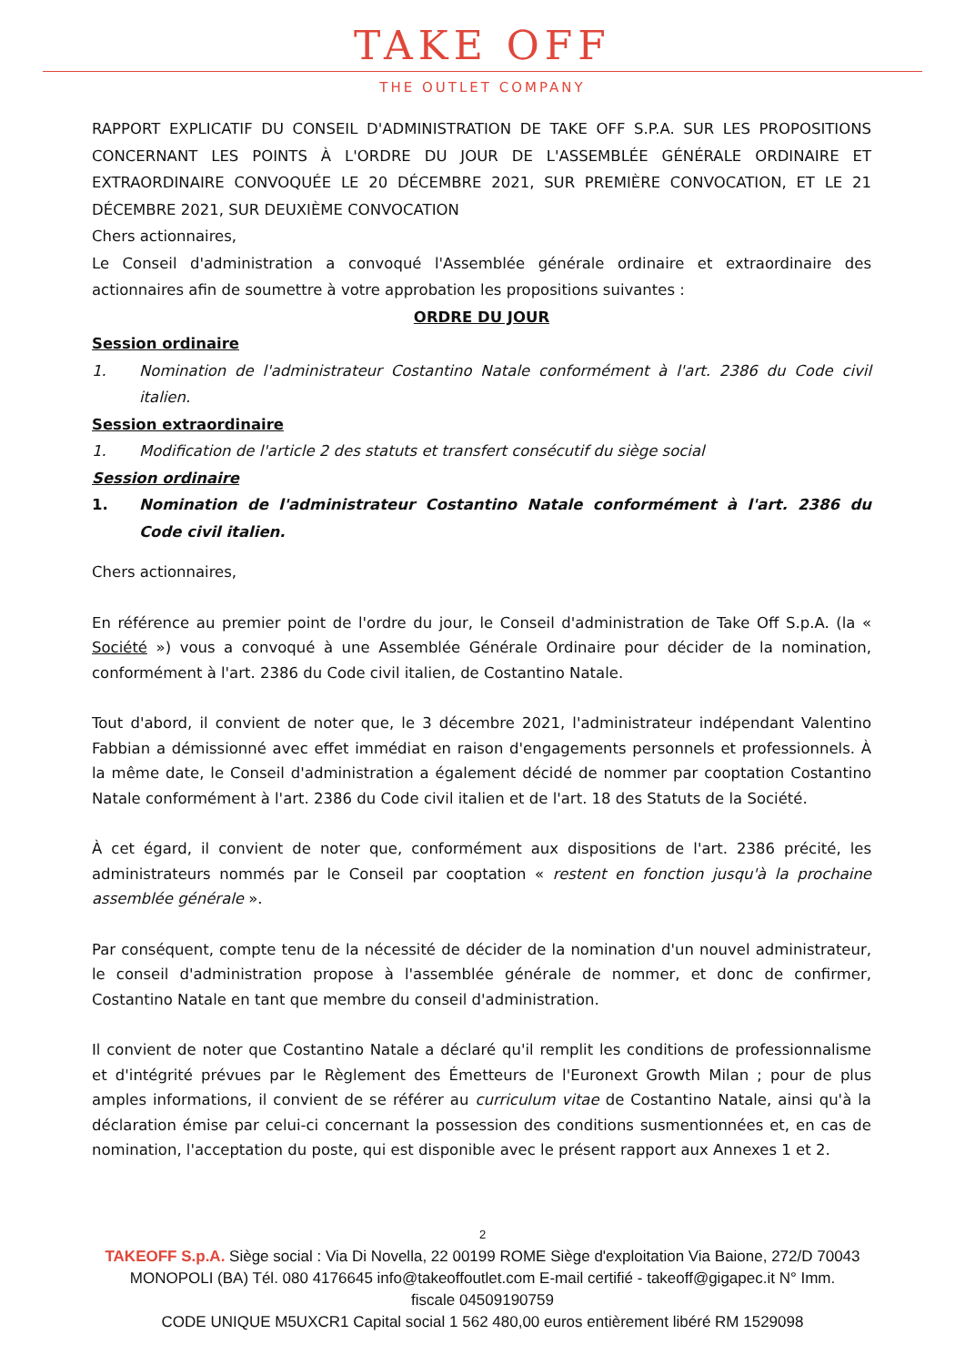TAKE OFF
THE OUTLET COMPANY
RAPPORT EXPLICATIF DU CONSEIL D'ADMINISTRATION DE TAKE OFF S.P.A. SUR LES PROPOSITIONS CONCERNANT LES POINTS À L'ORDRE DU JOUR DE L'ASSEMBLÉE GÉNÉRALE ORDINAIRE ET EXTRAORDINAIRE CONVOQUÉE LE 20 DÉCEMBRE 2021, SUR PREMIÈRE CONVOCATION, ET LE 21 DÉCEMBRE 2021, SUR DEUXIÈME CONVOCATION
Chers actionnaires,
Le Conseil d'administration a convoqué l'Assemblée générale ordinaire et extraordinaire des actionnaires afin de soumettre à votre approbation les propositions suivantes :
ORDRE DU JOUR
Session ordinaire
1. Nomination de l'administrateur Costantino Natale conformément à l'art. 2386 du Code civil italien.
Session extraordinaire
1. Modification de l'article 2 des statuts et transfert consécutif du siège social
Session ordinaire
1. Nomination de l'administrateur Costantino Natale conformément à l'art. 2386 du Code civil italien.
Chers actionnaires,
En référence au premier point de l'ordre du jour, le Conseil d'administration de Take Off S.p.A. (la « Société ») vous a convoqué à une Assemblée Générale Ordinaire pour décider de la nomination, conformément à l'art. 2386 du Code civil italien, de Costantino Natale.
Tout d'abord, il convient de noter que, le 3 décembre 2021, l'administrateur indépendant Valentino Fabbian a démissionné avec effet immédiat en raison d'engagements personnels et professionnels. À la même date, le Conseil d'administration a également décidé de nommer par cooptation Costantino Natale conformément à l'art. 2386 du Code civil italien et de l'art. 18 des Statuts de la Société.
À cet égard, il convient de noter que, conformément aux dispositions de l'art. 2386 précité, les administrateurs nommés par le Conseil par cooptation « restent en fonction jusqu'à la prochaine assemblée générale ».
Par conséquent, compte tenu de la nécessité de décider de la nomination d'un nouvel administrateur, le conseil d'administration propose à l'assemblée générale de nommer, et donc de confirmer, Costantino Natale en tant que membre du conseil d'administration.
Il convient de noter que Costantino Natale a déclaré qu'il remplit les conditions de professionnalisme et d'intégrité prévues par le Règlement des Émetteurs de l'Euronext Growth Milan ; pour de plus amples informations, il convient de se référer au curriculum vitae de Costantino Natale, ainsi qu'à la déclaration émise par celui-ci concernant la possession des conditions susmentionnées et, en cas de nomination, l'acceptation du poste, qui est disponible avec le présent rapport aux Annexes 1 et 2.
2
TAKEOFF S.p.A. Siège social : Via Di Novella, 22 00199 ROME Siège d'exploitation Via Baione, 272/D 70043
MONOPOLI (BA) Tél. 080 4176645 info@takeoffoutlet.com E-mail certifié - takeoff@gigapec.it N° Imm.
fiscale 04509190759
CODE UNIQUE M5UXCR1 Capital social 1 562 480,00 euros entièrement libéré RM 1529098